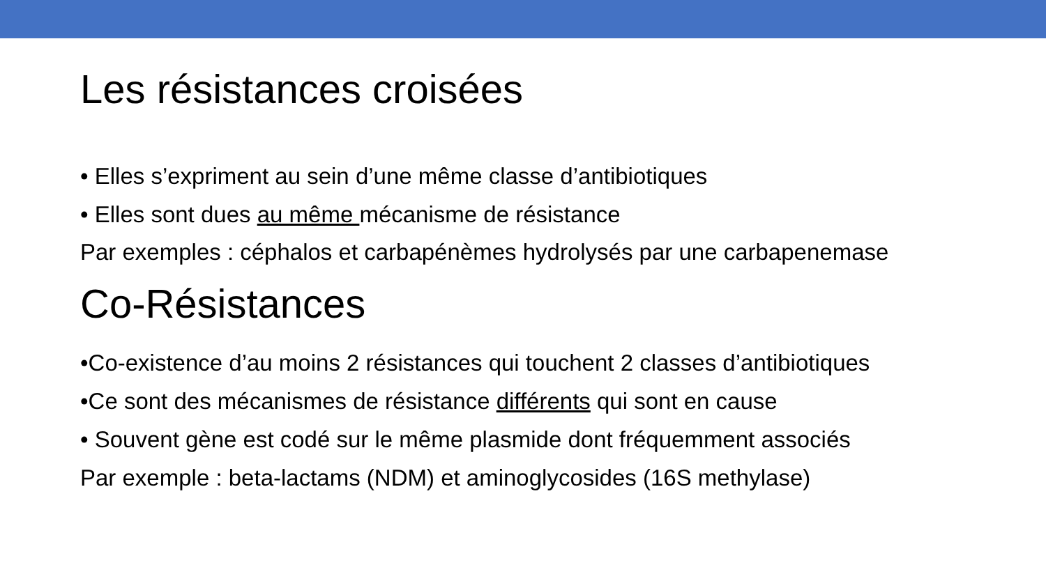Les résistances croisées
• Elles s’expriment au sein d’une même classe d’antibiotiques
• Elles sont dues au même mécanisme de résistance
Par exemples : céphalos et carbapénèmes hydrolysés par une carbapenemase
Co-Résistances
•Co-existence d’au moins 2 résistances qui touchent 2 classes d’antibiotiques
•Ce sont des mécanismes de résistance différents qui sont en cause
• Souvent gène est codé sur le même plasmide dont fréquemment associés
Par exemple : beta-lactams (NDM) et aminoglycosides (16S methylase)